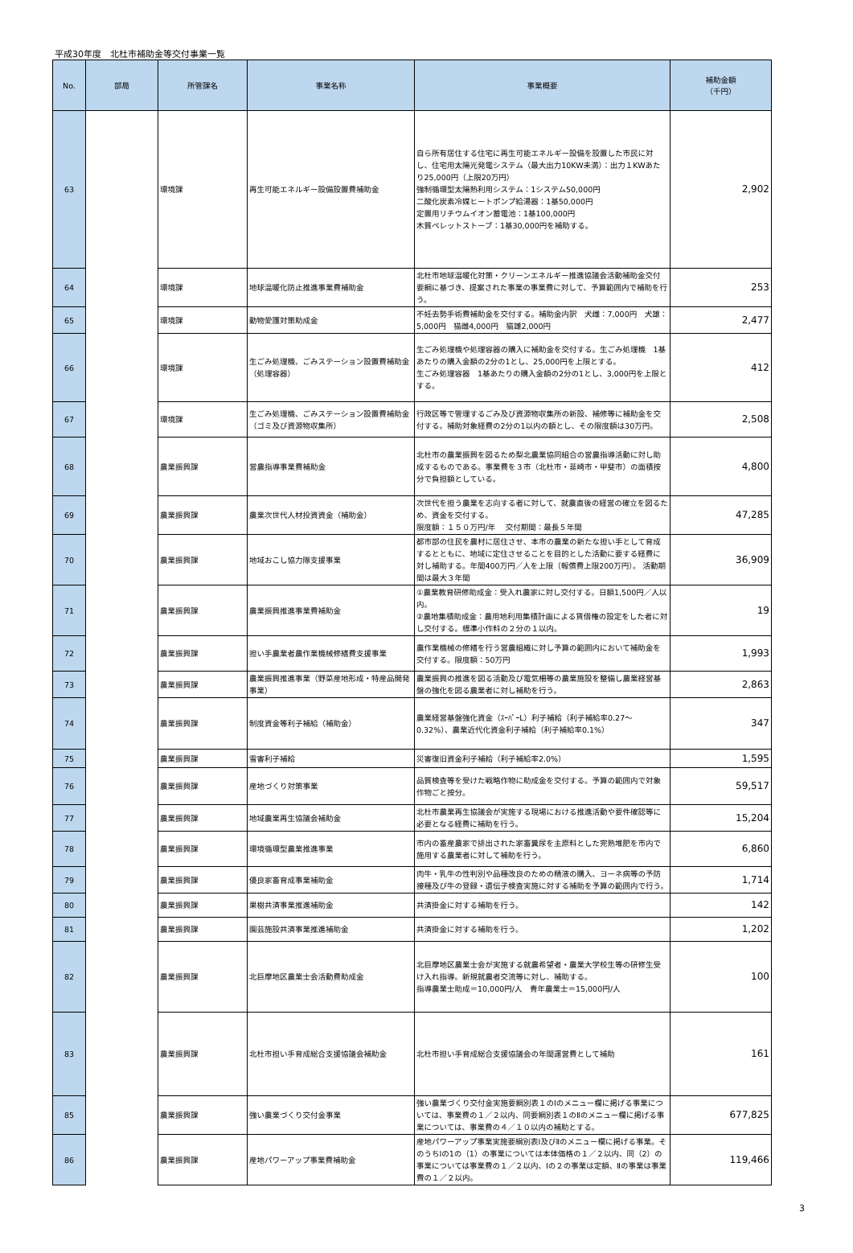平成30年度　北杜市補助金等交付事業一覧
| No. | 部局 | 所管課名 | 事業名称 | 事業概要 | 補助金額 （千円） |
| --- | --- | --- | --- | --- | --- |
| 63 | | 環境課 | 再生可能エネルギー設備設置費補助金 | 自ら所有居住する住宅に再生可能エネルギー設備を設置した市民に対し、住宅用太陽光発電システム（最大出力10KW未満）：出力１KWあたり25,000円（上限20万円） 強制循環型太陽熱利用システム：1システム50,000円 二酸化炭素冷媒ヒートポンプ給湯器：1基50,000円 定置用リチウムイオン蓄電池：1基100,000円 木質ペレットストーブ：1基30,000円を補助する。 | 2,902 |
| 64 | | 環境課 | 地球温暖化防止推進事業費補助金 | 北杜市地球温暖化対策・クリーンエネルギー推進協議会活動補助金交付要綱に基づき、提案された事業の事業費に対して、予算範囲内で補助を行う。 | 253 |
| 65 | | 環境課 | 動物愛護対策助成金 | 不妊去勢手術費補助金を交付する。補助金内訳 犬雌：7,000円 犬雄：5,000円 猫雌4,000円 猫雄2,000円 | 2,477 |
| 66 | | 環境課 | 生ごみ処理機、ごみステーション設置費補助金（処理容器） | 生ごみ処理機や処理容器の購入に補助金を交付する。生ごみ処理機 1基あたりの購入金額の2分の1とし、25,000円を上限とする。 生ごみ処理容器 1基あたりの購入金額の2分の1とし、3,000円を上限とする。 | 412 |
| 67 | | 環境課 | 生ごみ処理機、ごみステーション設置費補助金（ゴミ及び資源物収集所） | 行政区等で管理するごみ及び資源物収集所の新設、補修等に補助金を交付する。補助対象経費の2分の1以内の額とし、その限度額は30万円。 | 2,508 |
| 68 | | 農業振興課 | 営農指導事業費補助金 | 北杜市の農業振興を図るため梨北農業協同組合の営農指導活動に対し助成するものである。事業費を３市（北杜市・韮崎市・甲斐市）の面積按分で負担額としている。 | 4,800 |
| 69 | | 農業振興課 | 農業次世代人材投資資金（補助金） | 次世代を担う農業を志向する者に対して、就農直後の経営の確立を図るため、資金を交付する。 限度額：１５０万円/年 交付期間：最長５年間 | 47,285 |
| 70 | | 農業振興課 | 地域おこし協力隊支援事業 | 都市部の住民を農村に居住させ、本市の農業の新たな担い手として育成するとともに、地域に定住させることを目的とした活動に要する経費に対し補助する。年間400万円／人を上限（報償費上限200万円）。 活動期間は最大３年間 | 36,909 |
| 71 | | 農業振興課 | 農業振興推進事業費補助金 | ①農業教育研修助成金：受入れ農家に対し交付する。日額1,500円／人以内。 ②農地集積助成金：農用地利用集積計画による賃借権の設定をした者に対し交付する。標準小作料の２分の１以内。 | 19 |
| 72 | | 農業振興課 | 担い手農業者農作業機械修繕費支援事業 | 農作業機械の修繕を行う営農組織に対し予算の範囲内において補助金を交付する。限度額：50万円 | 1,993 |
| 73 | | 農業振興課 | 農業振興推進事業（野菜産地形成・特産品開発事業） | 農業振興の推進を図る活動及び電気柵等の農業施設を整備し農業経営基盤の強化を図る農業者に対し補助を行う。 | 2,863 |
| 74 | | 農業振興課 | 制度資金等利子補給（補助金） | 農業経営基盤強化資金（ｽｰﾊﾟｰL）利子補給（利子補給率0.27～0.32%）、農業近代化資金利子補給（利子補給率0.1%） | 347 |
| 75 | | 農業振興課 | 雪害利子補給 | 災害復旧資金利子補給（利子補給率2.0%） | 1,595 |
| 76 | | 農業振興課 | 産地づくり対策事業 | 品質検査等を受けた戦略作物に助成金を交付する。予算の範囲内で対象作物ごと按分。 | 59,517 |
| 77 | | 農業振興課 | 地域農業再生協議会補助金 | 北杜市農業再生協議会が実施する現場における推進活動や要件確認等に必要となる経費に補助を行う。 | 15,204 |
| 78 | | 農業振興課 | 環境循環型農業推進事業 | 市内の畜産農家で排出された家畜糞尿を主原料とした完熟堆肥を市内で施用する農業者に対して補助を行う。 | 6,860 |
| 79 | | 農業振興課 | 優良家畜育成事業補助金 | 肉牛・乳牛の性判別や品種改良のための精液の購入、ヨーネ病等の予防接種及び牛の登録・遺伝子検査実施に対する補助を予算の範囲内で行う。 | 1,714 |
| 80 | | 農業振興課 | 果樹共済事業推進補助金 | 共済掛金に対する補助を行う。 | 142 |
| 81 | | 農業振興課 | 園芸施設共済事業推進補助金 | 共済掛金に対する補助を行う。 | 1,202 |
| 82 | | 農業振興課 | 北巨摩地区農業士会活動費助成金 | 北巨摩地区農業士会が実施する就農希望者・農業大学校生等の研修生受け入れ指導。新規就農者交流等に対し、補助する。 指導農業士助成＝10,000円/人 青年農業士＝15,000円/人 | 100 |
| 83 | | 農業振興課 | 北杜市担い手育成総合支援協議会補助金 | 北杜市担い手育成総合支援協議会の年間運営費として補助 | 161 |
| 85 | | 農業振興課 | 強い農業づくり交付金事業 | 強い農業づくり交付金実施要綱別表１のⅠのメニュー欄に掲げる事業については、事業費の１／２以内、同要綱別表１のⅡのメニュー欄に掲げる事業については、事業費の４／１０以内の補助とする。 | 677,825 |
| 86 | | 農業振興課 | 産地パワーアップ事業費補助金 | 産地パワーアップ事業実施要綱別表Ⅰ及びⅡのメニュー欄に掲げる事業。そのうちⅠの1の（1）の事業については本体価格の１／２以内、同（2）の事業については事業費の１／２以内、Ⅰの２の事業は定額、Ⅱの事業は事業費の１／２以内。 | 119,466 |
3